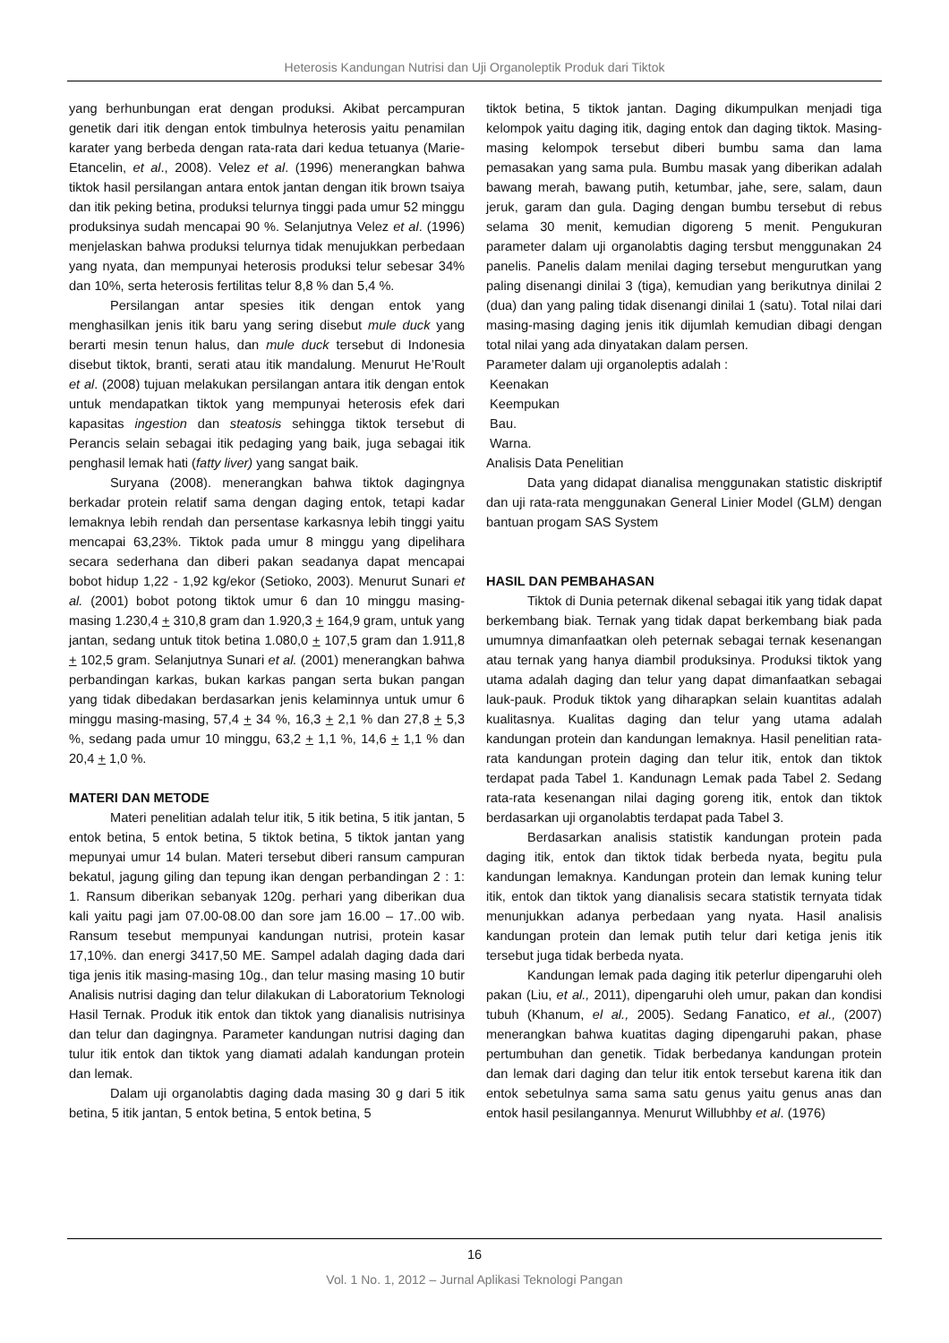Heterosis Kandungan Nutrisi dan Uji Organoleptik Produk dari Tiktok
yang berhunbungan erat dengan produksi. Akibat percampuran genetik dari itik dengan entok timbulnya heterosis yaitu penamilan karater yang berbeda dengan rata-rata dari kedua tetuanya (Marie-Etancelin, et al., 2008). Velez et al. (1996) menerangkan bahwa tiktok hasil persilangan antara entok jantan dengan itik brown tsaiya dan itik peking betina, produksi telurnya tinggi pada umur 52 minggu produksinya sudah mencapai 90 %. Selanjutnya Velez et al. (1996) menjelaskan bahwa produksi telurnya tidak menujukkan perbedaan yang nyata, dan mempunyai heterosis produksi telur sebesar 34% dan 10%, serta heterosis fertilitas telur 8,8 % dan 5,4 %.
Persilangan antar spesies itik dengan entok yang menghasilkan jenis itik baru yang sering disebut mule duck yang berarti mesin tenun halus, dan mule duck tersebut di Indonesia disebut tiktok, branti, serati atau itik mandalung. Menurut He’Roult et al. (2008) tujuan melakukan persilangan antara itik dengan entok untuk mendapatkan tiktok yang mempunyai heterosis efek dari kapasitas ingestion dan steatosis sehingga tiktok tersebut di Perancis selain sebagai itik pedaging yang baik, juga sebagai itik penghasil lemak hati (fatty liver) yang sangat baik.
Suryana (2008). menerangkan bahwa tiktok dagingnya berkadar protein relatif sama dengan daging entok, tetapi kadar lemaknya lebih rendah dan persentase karkasnya lebih tinggi yaitu mencapai 63,23%. Tiktok pada umur 8 minggu yang dipelihara secara sederhana dan diberi pakan seadanya dapat mencapai bobot hidup 1,22 - 1,92 kg/ekor (Setioko, 2003). Menurut Sunari et al. (2001) bobot potong tiktok umur 6 dan 10 minggu masing-masing 1.230,4 + 310,8 gram dan 1.920,3 + 164,9 gram, untuk yang jantan, sedang untuk titok betina 1.080,0 + 107,5 gram dan 1.911,8 + 102,5 gram. Selanjutnya Sunari et al. (2001) menerangkan bahwa perbandingan karkas, bukan karkas pangan serta bukan pangan yang tidak dibedakan berdasarkan jenis kelaminnya untuk umur 6 minggu masing-masing, 57,4 + 34 %, 16,3 + 2,1 % dan 27,8 + 5,3 %, sedang pada umur 10 minggu, 63,2 + 1,1 %, 14,6 + 1,1 % dan 20,4 + 1,0 %.
MATERI DAN METODE
Materi penelitian adalah telur itik, 5 itik betina, 5 itik jantan, 5 entok betina, 5 entok betina, 5 tiktok betina, 5 tiktok jantan yang mepunyai umur 14 bulan. Materi tersebut diberi ransum campuran bekatul, jagung giling dan tepung ikan dengan perbandingan 2 : 1: 1. Ransum diberikan sebanyak 120g. perhari yang diberikan dua kali yaitu pagi jam 07.00-08.00 dan sore jam 16.00 – 17..00 wib. Ransum tesebut mempunyai kandungan nutrisi, protein kasar 17,10%. dan energi 3417,50 ME. Sampel adalah daging dada dari tiga jenis itik masing-masing 10g., dan telur masing masing 10 butir Analisis nutrisi daging dan telur dilakukan di Laboratorium Teknologi Hasil Ternak. Produk itik entok dan tiktok yang dianalisis nutrisinya dan telur dan dagingnya. Parameter kandungan nutrisi daging dan tulur itik entok dan tiktok yang diamati adalah kandungan protein dan lemak.
Dalam uji organolabtis daging dada masing 30 g dari 5 itik betina, 5 itik jantan, 5 entok betina, 5 entok betina, 5
tiktok betina, 5 tiktok jantan. Daging dikumpulkan menjadi tiga kelompok yaitu daging itik, daging entok dan daging tiktok. Masing-masing kelompok tersebut diberi bumbu sama dan lama pemasakan yang sama pula. Bumbu masak yang diberikan adalah bawang merah, bawang putih, ketumbar, jahe, sere, salam, daun jeruk, garam dan gula. Daging dengan bumbu tersebut di rebus selama 30 menit, kemudian digoreng 5 menit. Pengukuran parameter dalam uji organolabtis daging tersbut menggunakan 24 panelis. Panelis dalam menilai daging tersebut mengurutkan yang paling disenangi dinilai 3 (tiga), kemudian yang berikutnya dinilai 2 (dua) dan yang paling tidak disenangi dinilai 1 (satu). Total nilai dari masing-masing daging jenis itik dijumlah kemudian dibagi dengan total nilai yang ada dinyatakan dalam persen.
Parameter dalam uji organoleptis adalah :
Keenakan
Keempukan
Bau.
Warna.
Analisis Data Penelitian
Data yang didapat dianalisa menggunakan statistic diskriptif dan uji rata-rata menggunakan General Linier Model (GLM) dengan bantuan progam SAS System
HASIL DAN PEMBAHASAN
Tiktok di Dunia peternak dikenal sebagai itik yang tidak dapat berkembang biak. Ternak yang tidak dapat berkembang biak pada umumnya dimanfaatkan oleh peternak sebagai ternak kesenangan atau ternak yang hanya diambil produksinya. Produksi tiktok yang utama adalah daging dan telur yang dapat dimanfaatkan sebagai lauk-pauk. Produk tiktok yang diharapkan selain kuantitas adalah kualitasnya. Kualitas daging dan telur yang utama adalah kandungan protein dan kandungan lemaknya. Hasil penelitian rata-rata kandungan protein daging dan telur itik, entok dan tiktok terdapat pada Tabel 1. Kandunagn Lemak pada Tabel 2. Sedang rata-rata kesenangan nilai daging goreng itik, entok dan tiktok berdasarkan uji organolabtis terdapat pada Tabel 3.
Berdasarkan analisis statistik kandungan protein pada daging itik, entok dan tiktok tidak berbeda nyata, begitu pula kandungan lemaknya. Kandungan protein dan lemak kuning telur itik, entok dan tiktok yang dianalisis secara statistik ternyata tidak menunjukkan adanya perbedaan yang nyata. Hasil analisis kandungan protein dan lemak putih telur dari ketiga jenis itik tersebut juga tidak berbeda nyata.
Kandungan lemak pada daging itik peterlur dipengaruhi oleh pakan (Liu, et al., 2011), dipengaruhi oleh umur, pakan dan kondisi tubuh (Khanum, el al., 2005). Sedang Fanatico, et al., (2007) menerangkan bahwa kuatitas daging dipengaruhi pakan, phase pertumbuhan dan genetik. Tidak berbedanya kandungan protein dan lemak dari daging dan telur itik entok tersebut karena itik dan entok sebetulnya sama sama satu genus yaitu genus anas dan entok hasil pesilangannya. Menurut Willubhby et al. (1976)
16
Vol. 1 No. 1, 2012 – Jurnal Aplikasi Teknologi Pangan